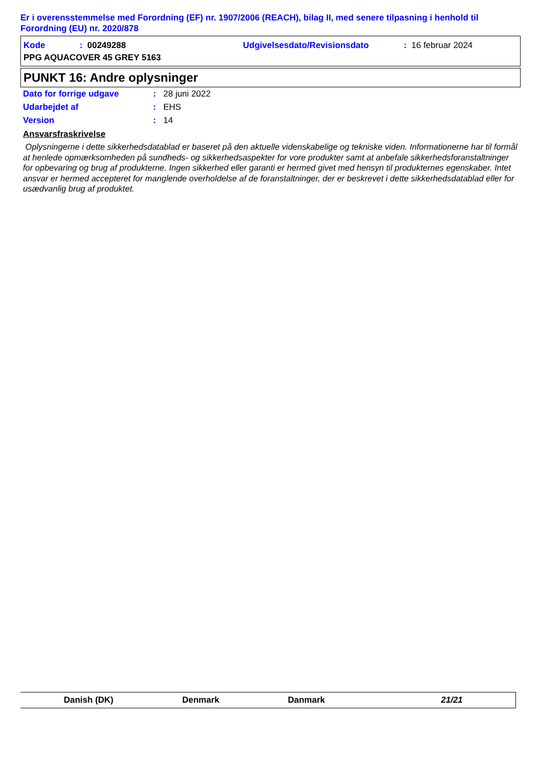Er i overensstemmelse med Forordning (EF) nr. 1907/2006 (REACH), bilag II, med senere tilpasning i henhold til Forordning (EU) nr. 2020/878
Kode: 00249288 Udgivelsesdato/Revisionsdato: 16 februar 2024
PPG AQUACOVER 45 GREY 5163
PUNKT 16: Andre oplysninger
Dato for forrige udgave: 28 juni 2022
Udarbejdet af: EHS
Version: 14
Ansvarsfraskrivelse
Oplysningerne i dette sikkerhedsdatablad er baseret på den aktuelle videnskabelige og tekniske viden. Informationerne har til formål at henlede opmærksomheden på sundheds- og sikkerhedsaspekter for vore produkter samt at anbefale sikkerhedsforanstaltninger for opbevaring og brug af produkterne. Ingen sikkerhed eller garanti er hermed givet med hensyn til produkternes egenskaber. Intet ansvar er hermed accepteret for manglende overholdelse af de foranstaltninger, der er beskrevet i dette sikkerhedsdatablad eller for usædvanlig brug af produktet.
Danish (DK) Denmark Danmark 21/21